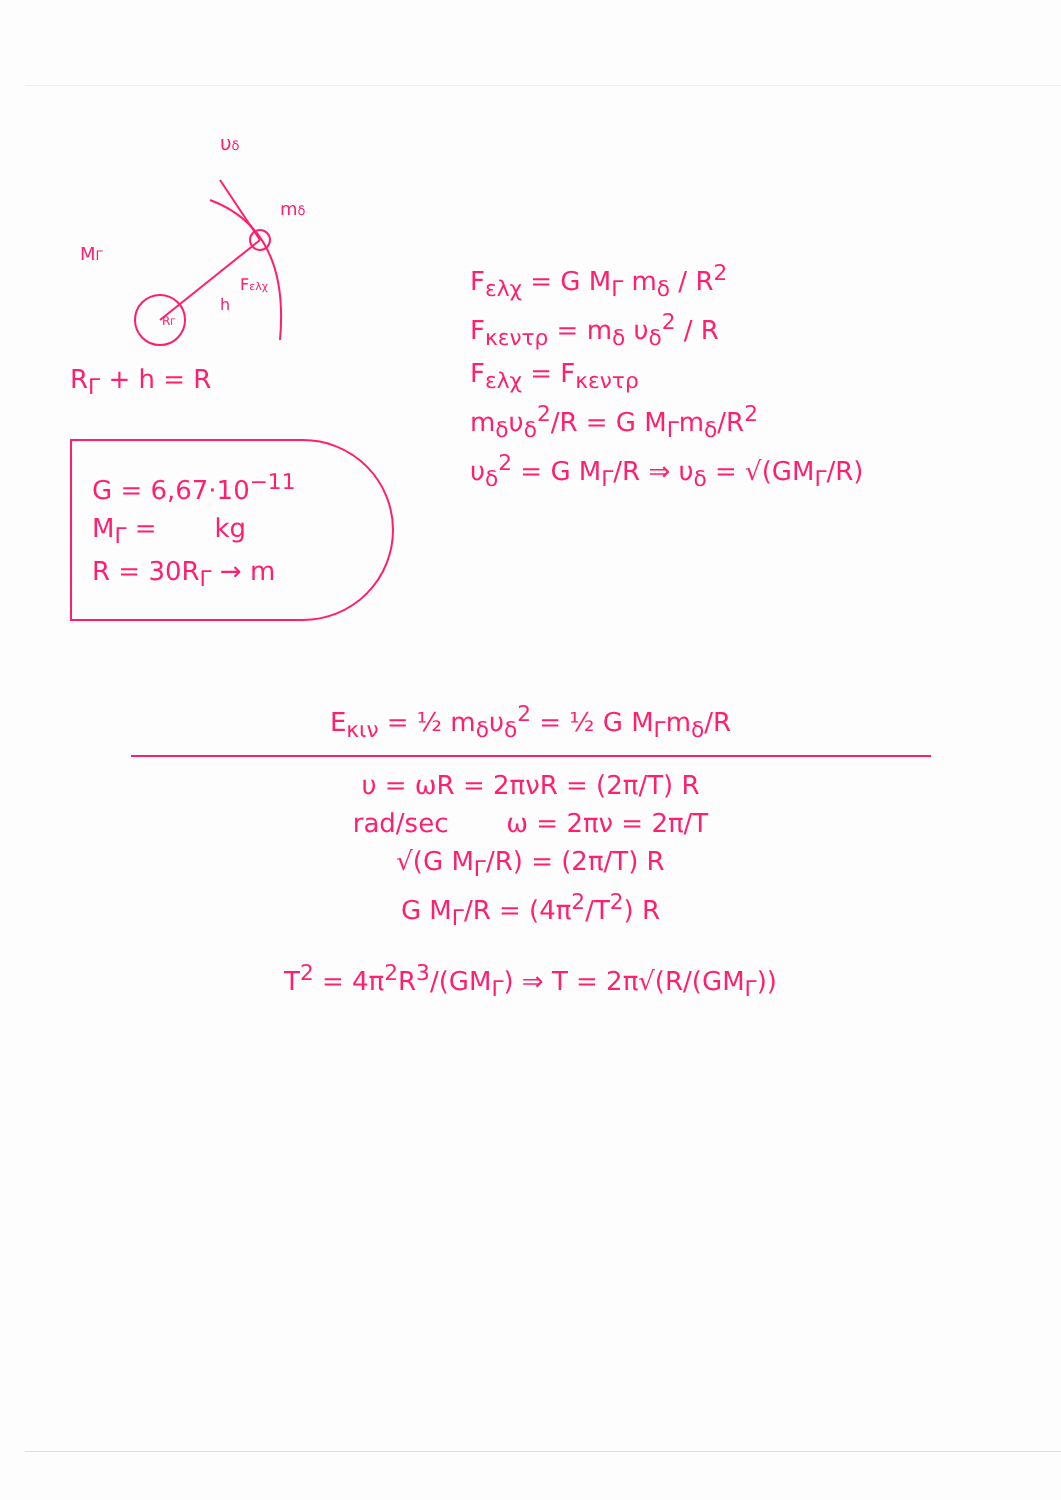υδ
mδ
MΓ
h
Fελχ
RΓ
R<sub>Γ</sub> + h = R
G = 6,67·10<sup>−11</sup>
M<sub>Γ</sub> = kg
R = 30R<sub>Γ</sub> → m
F<sub>ελχ</sub> = G M<sub>Γ</sub> m<sub>δ</sub> / R<sup>2</sup>
F<sub>κεντρ</sub> = m<sub>δ</sub> υ<sub>δ</sub><sup>2</sup> / R
F<sub>ελχ</sub> = F<sub>κεντρ</sub>
m<sub>δ</sub>υ<sub>δ</sub><sup>2</sup>/R = G M<sub>Γ</sub>m<sub>δ</sub>/R<sup>2</sup>
υ<sub>δ</sub><sup>2</sup> = G M<sub>Γ</sub>/R ⇒ υ<sub>δ</sub> = √(GM<sub>Γ</sub>/R)
E<sub>κιν</sub> = ½ m<sub>δ</sub>υ<sub>δ</sub><sup>2</sup> = ½ G M<sub>Γ</sub>m<sub>δ</sub>/R
υ = ωR = 2πνR = (2π/T) R
rad/sec ω = 2πν = 2π/T
√(G M<sub>Γ</sub>/R) = (2π/T) R
G M<sub>Γ</sub>/R = (4π<sup>2</sup>/T<sup>2</sup>) R
T<sup>2</sup> = 4π<sup>2</sup>R<sup>3</sup>/(GM<sub>Γ</sub>) ⇒ T = 2π√(R/(GM<sub>Γ</sub>))